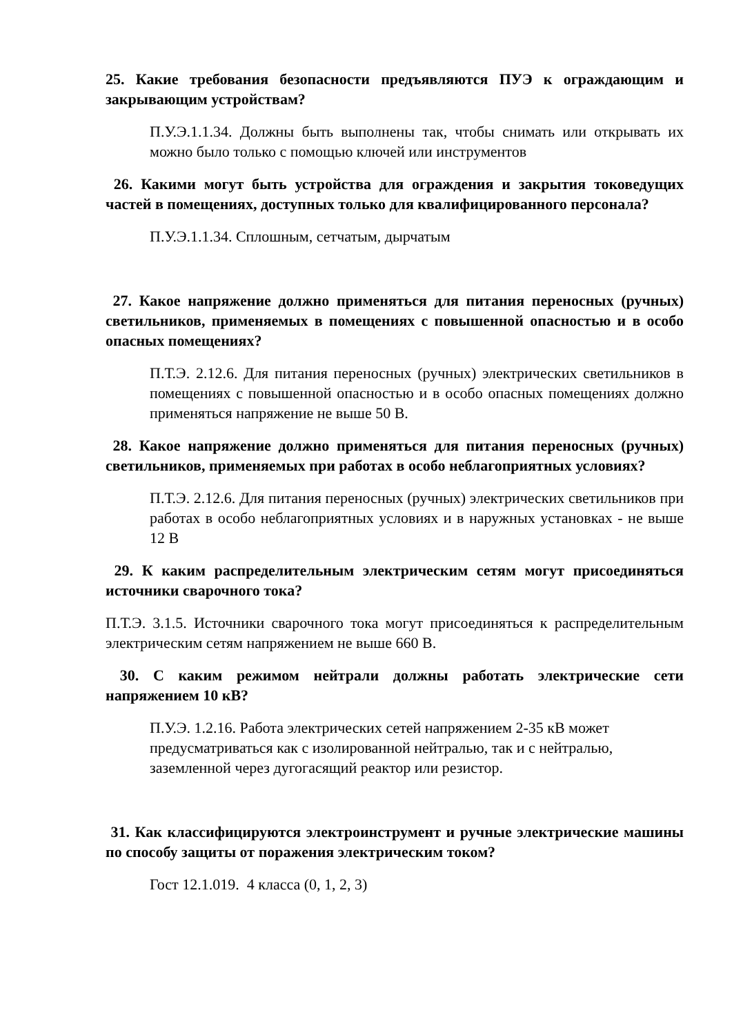25. Какие требования безопасности предъявляются ПУЭ к ограждающим и закрывающим устройствам?
П.У.Э.1.1.34. Должны быть выполнены так, чтобы снимать или открывать их можно было только с помощью ключей или инструментов
26. Какими могут быть устройства для ограждения и закрытия токоведущих частей в помещениях, доступных только для квалифицированного персонала?
П.У.Э.1.1.34. Сплошным, сетчатым, дырчатым
27. Какое напряжение должно применяться для питания переносных (ручных) светильников, применяемых в помещениях с повышенной опасностью и в особо опасных помещениях?
П.Т.Э. 2.12.6. Для питания переносных (ручных) электрических светильников в помещениях с повышенной опасностью и в особо опасных помещениях должно применяться напряжение не выше 50 В.
28. Какое напряжение должно применяться для питания переносных (ручных) светильников, применяемых при работах в особо неблагоприятных условиях?
П.Т.Э. 2.12.6. Для питания переносных (ручных) электрических светильников при работах в особо неблагоприятных условиях и в наружных установках - не выше 12 В
29. К каким распределительным электрическим сетям могут присоединяться источники сварочного тока?
П.Т.Э. 3.1.5. Источники сварочного тока могут присоединяться к распределительным электрическим сетям напряжением не выше 660 В.
30. С каким режимом нейтрали должны работать электрические сети напряжением 10 кВ?
П.У.Э. 1.2.16. Работа электрических сетей напряжением 2-35 кВ может предусматриваться как с изолированной нейтралью, так и с нейтралью, заземленной через дугогасящий реактор или резистор.
31. Как классифицируются электроинструмент и ручные электрические машины по способу защиты от поражения электрическим током?
Гост 12.1.019. 4 класса (0, 1, 2, 3)